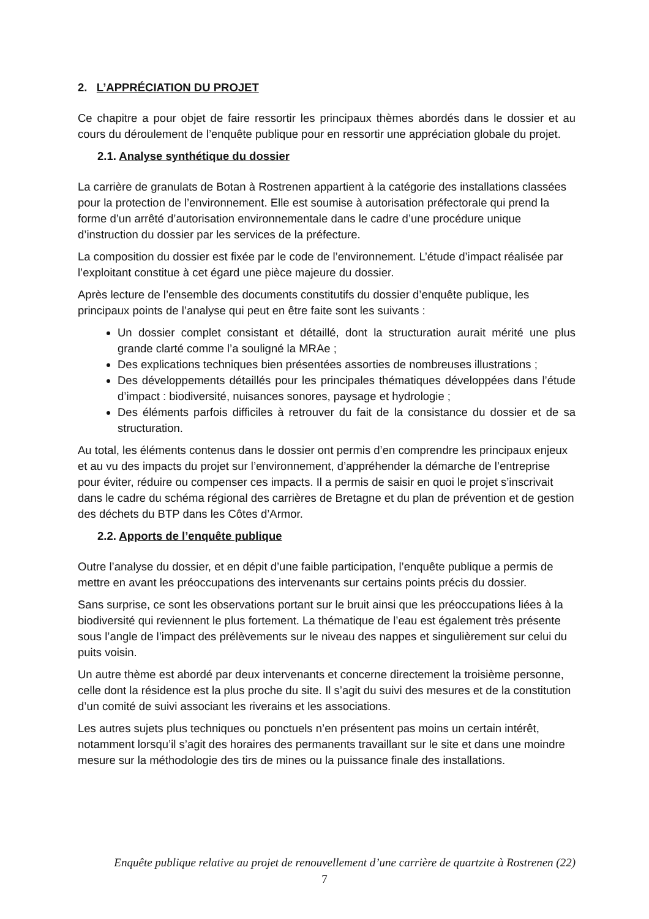2. L’APPRÉCIATION DU PROJET
Ce chapitre a pour objet de faire ressortir les principaux thèmes abordés dans le dossier et au cours du déroulement de l’enquête publique pour en ressortir une appréciation globale du projet.
2.1. Analyse synthétique du dossier
La carrière de granulats de Botan à Rostrenen appartient à la catégorie des installations classées pour la protection de l’environnement. Elle est soumise à autorisation préfectorale qui prend la forme d’un arrêté d’autorisation environnementale dans le cadre d’une procédure unique d’instruction du dossier par les services de la préfecture.
La composition du dossier est fixée par le code de l’environnement. L’étude d’impact réalisée par l’exploitant constitue à cet égard une pièce majeure du dossier.
Après lecture de l’ensemble des documents constitutifs du dossier d’enquête publique, les principaux points de l’analyse qui peut en être faite sont les suivants :
Un dossier complet consistant et détaillé, dont la structuration aurait mérité une plus grande clarté comme l’a souligné la MRAe ;
Des explications techniques bien présentées assorties de nombreuses illustrations ;
Des développements détaillés pour les principales thématiques développées dans l’étude d’impact : biodiversité, nuisances sonores, paysage et hydrologie ;
Des éléments parfois difficiles à retrouver du fait de la consistance du dossier et de sa structuration.
Au total, les éléments contenus dans le dossier ont permis d’en comprendre les principaux enjeux et au vu des impacts du projet sur l’environnement, d’appréhender la démarche de l’entreprise pour éviter, réduire ou compenser ces impacts. Il a permis de saisir en quoi le projet s’inscrivait dans le cadre du schéma régional des carrières de Bretagne et du plan de prévention et de gestion des déchets du BTP dans les Côtes d’Armor.
2.2. Apports de l’enquête publique
Outre l’analyse du dossier, et en dépit d’une faible participation, l’enquête publique a permis de mettre en avant les préoccupations des intervenants sur certains points précis du dossier.
Sans surprise, ce sont les observations portant sur le bruit ainsi que les préoccupations liées à la biodiversité qui reviennent le plus fortement. La thématique de l’eau est également très présente sous l’angle de l’impact des prélèvements sur le niveau des nappes et singulièrement sur celui du puits voisin.
Un autre thème est abordé par deux intervenants et concerne directement la troisième personne, celle dont la résidence est la plus proche du site. Il s’agit du suivi des mesures et de la constitution d’un comité de suivi associant les riverains et les associations.
Les autres sujets plus techniques ou ponctuels n’en présentent pas moins un certain intérêt, notamment lorsqu’il s’agit des horaires des permanents travaillant sur le site et dans une moindre mesure sur la méthodologie des tirs de mines ou la puissance finale des installations.
Enquête publique relative au projet de renouvellement d’une carrière de quartzite à Rostrenen (22)
7